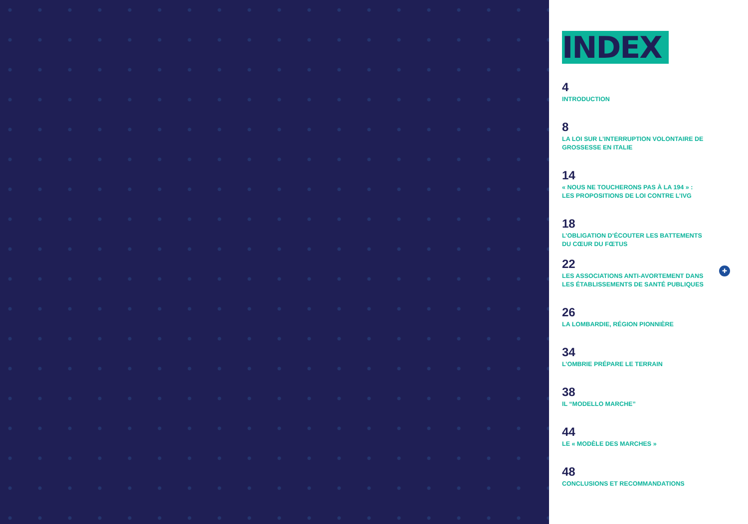INDEX
4
INTRODUCTION
8
LA LOI SUR L’INTERRUPTION VOLONTAIRE DE GROSSESSE EN ITALIE
14
« NOUS NE TOUCHERONS PAS À LA 194 » : LES PROPOSITIONS DE LOI CONTRE L’IVG
18
L’OBLIGATION D’ÉCOUTER LES BATTEMENTS DU CŒUR DU FŒTUS
22
LES ASSOCIATIONS ANTI-AVORTEMENT DANS LES ÉTABLISSEMENTS DE SANTÉ PUBLIQUES
26
LA LOMBARDIE, RÉGION PIONNIÈRE
34
L’OMBRIE PRÉPARE LE TERRAIN
38
IL “MODELLO MARCHE”
44
LE « MODÈLE DES MARCHES »
48
CONCLUSIONS ET RECOMMANDATIONS
✚